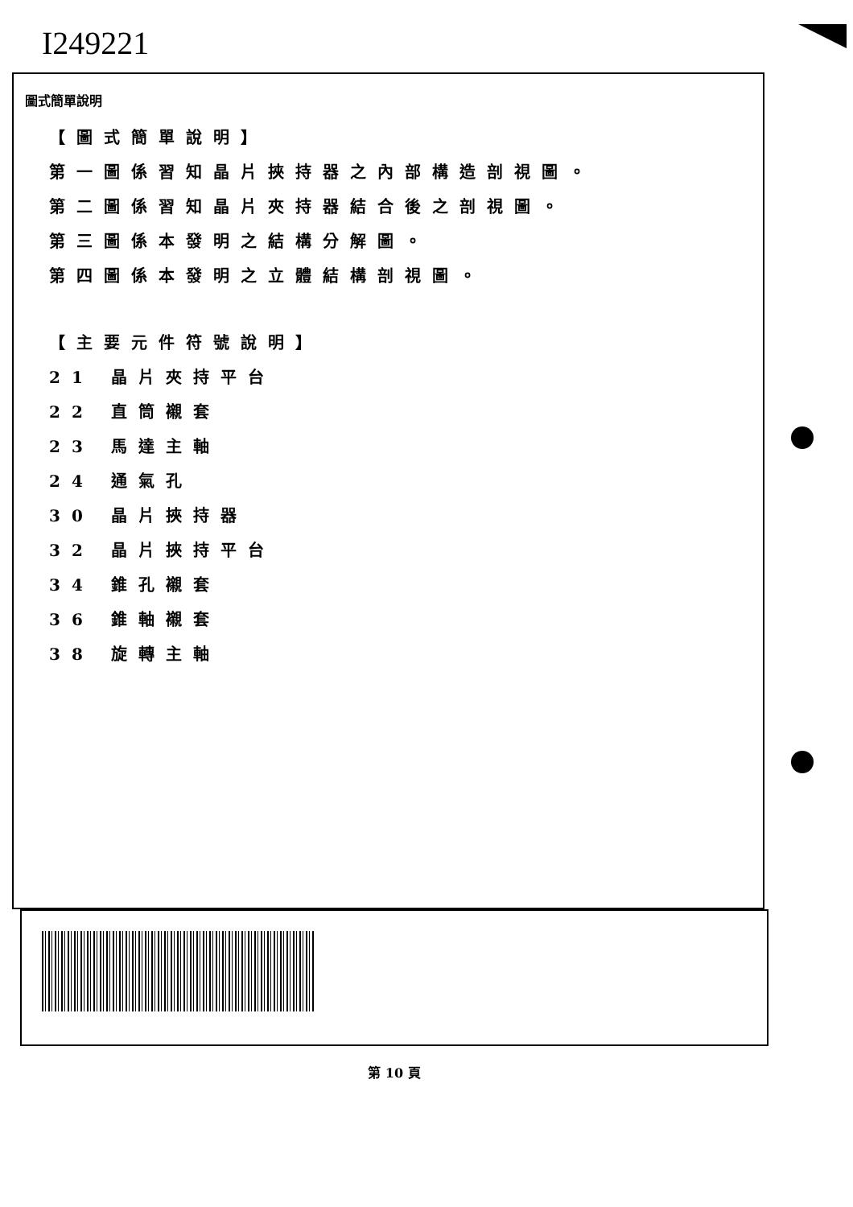I249221
圖式簡單說明
【圖式簡單說明】
第一圖係習知晶片挾持器之內部構造剖視圖。
第二圖係習知晶片夾持器結合後之剖視圖。
第三圖係本發明之結構分解圖。
第四圖係本發明之立體結構剖視圖。
【主要元件符號說明】
21 晶片夾持平台
22 直筒襯套
23 馬達主軸
24 通氣孔
30 晶片挾持器
32 晶片挾持平台
34 錐孔襯套
36 錐軸襯套
38 旋轉主軸
第 10 頁